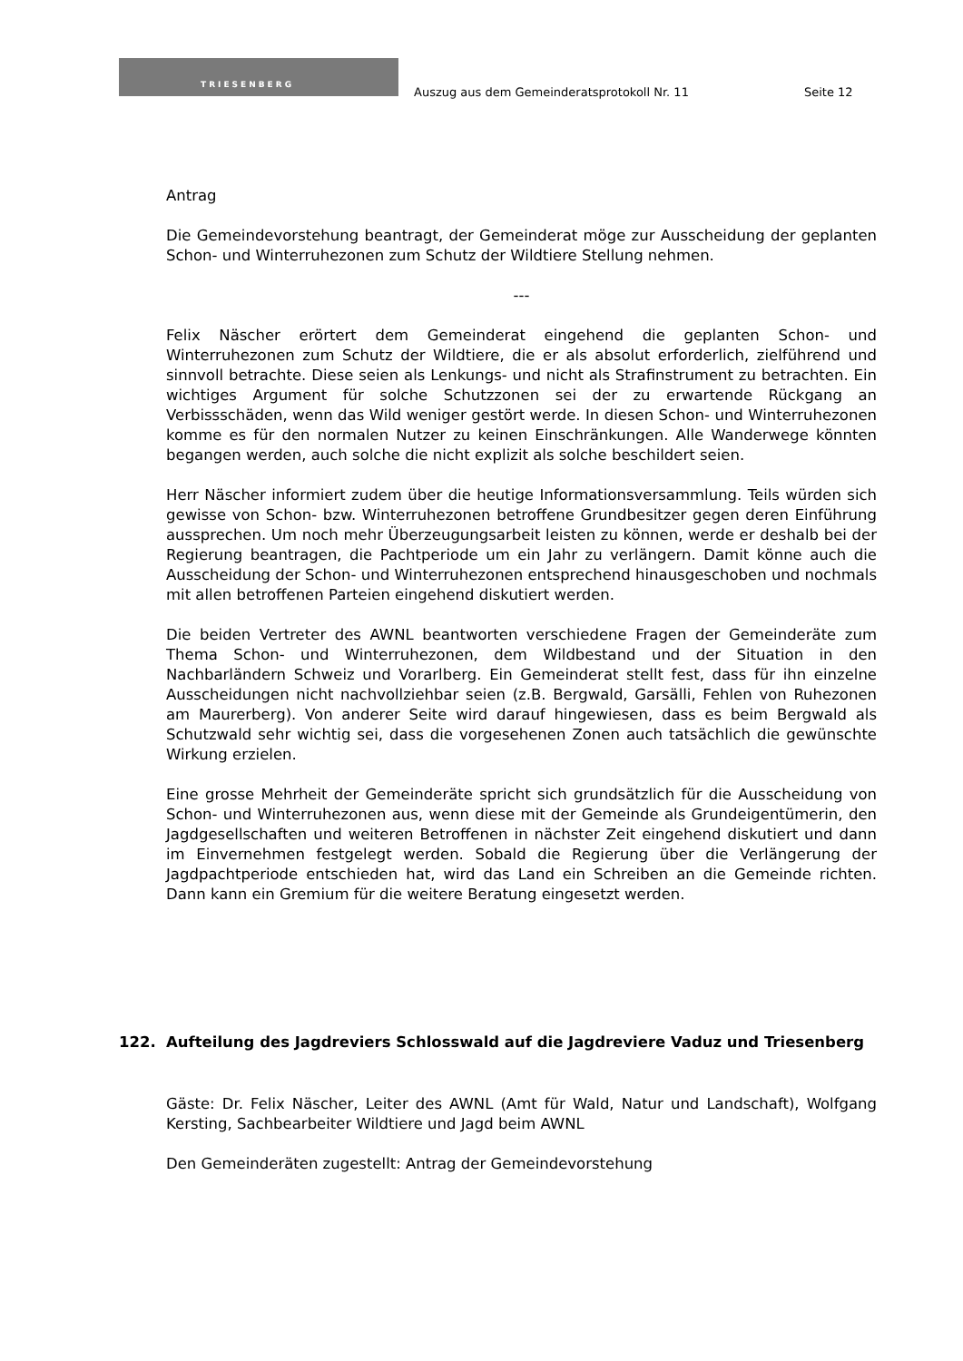TRIESENBERG
Auszug aus dem Gemeinderatsprotokoll Nr. 11
Seite 12
Antrag
Die Gemeindevorstehung beantragt, der Gemeinderat möge zur Ausscheidung der geplanten Schon- und Winterruhezonen zum Schutz der Wildtiere Stellung nehmen.
---
Felix Näscher erörtert dem Gemeinderat eingehend die geplanten Schon- und Winterruhezonen zum Schutz der Wildtiere, die er als absolut erforderlich, zielführend und sinnvoll betrachte. Diese seien als Lenkungs- und nicht als Strafinstrument zu betrachten. Ein wichtiges Argument für solche Schutzzonen sei der zu erwartende Rückgang an Verbissschäden, wenn das Wild weniger gestört werde. In diesen Schon- und Winterruhezonen komme es für den normalen Nutzer zu keinen Einschränkungen. Alle Wanderwege könnten begangen werden, auch solche die nicht explizit als solche beschildert seien.
Herr Näscher informiert zudem über die heutige Informationsversammlung. Teils würden sich gewisse von Schon- bzw. Winterruhezonen betroffene Grundbesitzer gegen deren Einführung aussprechen. Um noch mehr Überzeugungsarbeit leisten zu können, werde er deshalb bei der Regierung beantragen, die Pachtperiode um ein Jahr zu verlängern. Damit könne auch die Ausscheidung der Schon- und Winterruhezonen entsprechend hinausgeschoben und nochmals mit allen betroffenen Parteien eingehend diskutiert werden.
Die beiden Vertreter des AWNL beantworten verschiedene Fragen der Gemeinderäte zum Thema Schon- und Winterruhezonen, dem Wildbestand und der Situation in den Nachbarländern Schweiz und Vorarlberg. Ein Gemeinderat stellt fest, dass für ihn einzelne Ausscheidungen nicht nachvollziehbar seien (z.B. Bergwald, Garsälli, Fehlen von Ruhezonen am Maurerberg). Von anderer Seite wird darauf hingewiesen, dass es beim Bergwald als Schutzwald sehr wichtig sei, dass die vorgesehenen Zonen auch tatsächlich die gewünschte Wirkung erzielen.
Eine grosse Mehrheit der Gemeinderäte spricht sich grundsätzlich für die Ausscheidung von Schon- und Winterruhezonen aus, wenn diese mit der Gemeinde als Grundeigentümerin, den Jagdgesellschaften und weiteren Betroffenen in nächster Zeit eingehend diskutiert und dann im Einvernehmen festgelegt werden. Sobald die Regierung über die Verlängerung der Jagdpachtperiode entschieden hat, wird das Land ein Schreiben an die Gemeinde richten. Dann kann ein Gremium für die weitere Beratung eingesetzt werden.
122. Aufteilung des Jagdreviers Schlosswald auf die Jagdreviere Vaduz und Triesenberg
Gäste: Dr. Felix Näscher, Leiter des AWNL (Amt für Wald, Natur und Landschaft), Wolfgang Kersting, Sachbearbeiter Wildtiere und Jagd beim AWNL
Den Gemeinderäten zugestellt: Antrag der Gemeindevorstehung